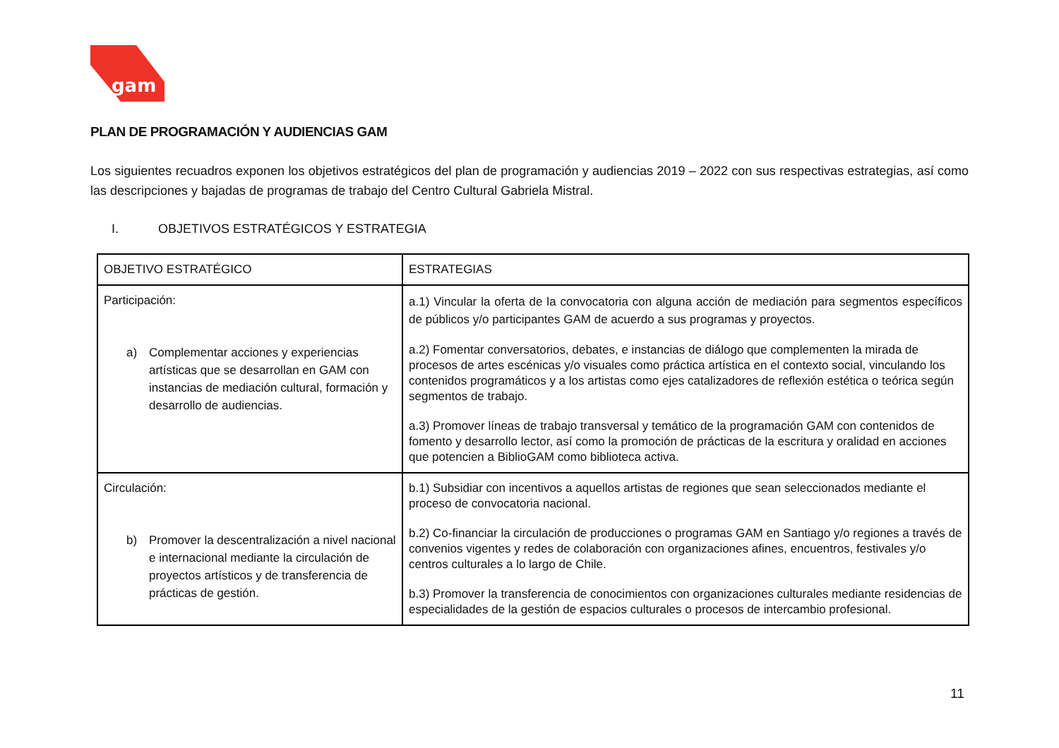gam
PLAN DE PROGRAMACIÓN Y AUDIENCIAS GAM
Los siguientes recuadros exponen los objetivos estratégicos del plan de programación y audiencias 2019 – 2022 con sus respectivas estrategias, así como las descripciones y bajadas de programas de trabajo del Centro Cultural Gabriela Mistral.
I. OBJETIVOS ESTRATÉGICOS Y ESTRATEGIA
| OBJETIVO ESTRATÉGICO | ESTRATEGIAS |
| --- | --- |
| Participación: a) Complementar acciones y experiencias artísticas que se desarrollan en GAM con instancias de mediación cultural, formación y desarrollo de audiencias. | a.1) Vincular la oferta de la convocatoria con alguna acción de mediación para segmentos específicos de públicos y/o participantes GAM de acuerdo a sus programas y proyectos. a.2) Fomentar conversatorios, debates, e instancias de diálogo que complementen la mirada de procesos de artes escénicas y/o visuales como práctica artística en el contexto social, vinculando los contenidos programáticos y a los artistas como ejes catalizadores de reflexión estética o teórica según segmentos de trabajo. a.3) Promover líneas de trabajo transversal y temático de la programación GAM con contenidos de fomento y desarrollo lector, así como la promoción de prácticas de la escritura y oralidad en acciones que potencien a BiblioGAM como biblioteca activa. |
| Circulación: b) Promover la descentralización a nivel nacional e internacional mediante la circulación de proyectos artísticos y de transferencia de prácticas de gestión. | b.1) Subsidiar con incentivos a aquellos artistas de regiones que sean seleccionados mediante el proceso de convocatoria nacional. b.2) Co-financiar la circulación de producciones o programas GAM en Santiago y/o regiones a través de convenios vigentes y redes de colaboración con organizaciones afines, encuentros, festivales y/o centros culturales a lo largo de Chile. b.3) Promover la transferencia de conocimientos con organizaciones culturales mediante residencias de especialidades de la gestión de espacios culturales o procesos de intercambio profesional. |
11